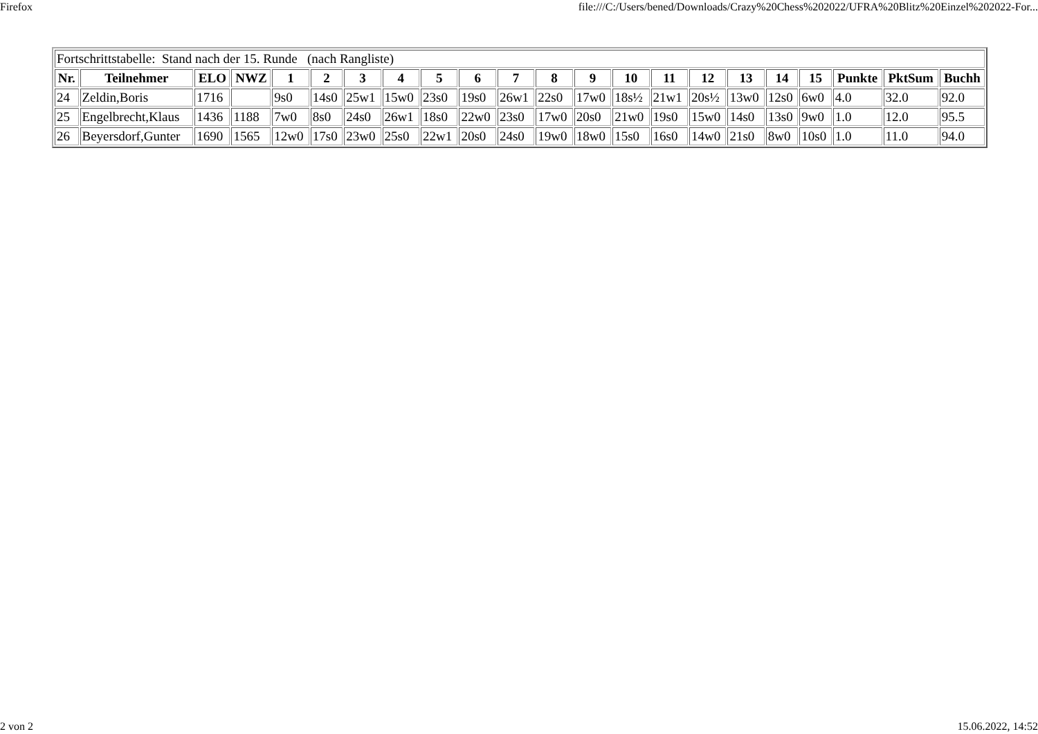Firefox file:///C:/Users/bened/Downloads/Crazy%20Chess%202022/UFRA%20Blitz%20Einzel%202022-For...
| Fortschrittstabelle: Stand nach der 15. Runde (nach Rangliste) | | | | | | | | | | | | | | | | | | | | | |
| Nr. | Teilnehmer | ELO | NWZ | 1 | 2 | 3 | 4 | 5 | 6 | 7 | 8 | 9 | 10 | 11 | 12 | 13 | 14 | 15 | Punkte | PktSum | Buchh |
| 24 | Zeldin,Boris | 1716 | | 9s0 | 14s0 | 25w1 | 15w0 | 23s0 | 19s0 | 26w1 | 22s0 | 17w0 | 18s½ | 21w1 | 20s½ | 13w0 | 12s0 | 6w0 | 4.0 | 32.0 | 92.0 |
| 25 | Engelbrecht,Klaus | 1436 | 1188 | 7w0 | 8s0 | 24s0 | 26w1 | 18s0 | 22w0 | 23s0 | 17w0 | 20s0 | 21w0 | 19s0 | 15w0 | 14s0 | 13s0 | 9w0 | 1.0 | 12.0 | 95.5 |
| 26 | Beyersdorf,Gunter | 1690 | 1565 | 12w0 | 17s0 | 23w0 | 25s0 | 22w1 | 20s0 | 24s0 | 19w0 | 18w0 | 15s0 | 16s0 | 14w0 | 21s0 | 8w0 | 10s0 | 1.0 | 11.0 | 94.0 |
2 von 2 15.06.2022, 14:52